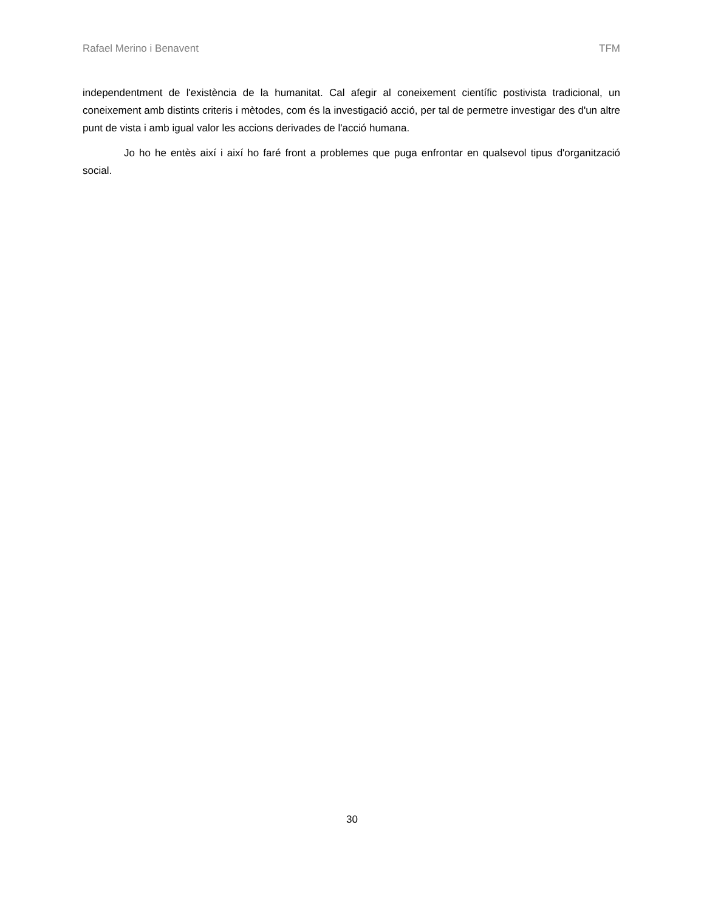Rafael Merino i Benavent TFM
independentment de l'existència de la humanitat. Cal afegir al coneixement científic postivista tradicional, un coneixement amb distints criteris i mètodes, com és la investigació acció, per tal de permetre investigar des d'un altre punt de vista i amb igual valor les accions derivades de l'acció humana.
Jo ho he entès així i així ho faré front a problemes que puga enfrontar en qualsevol tipus d'organització social.
30